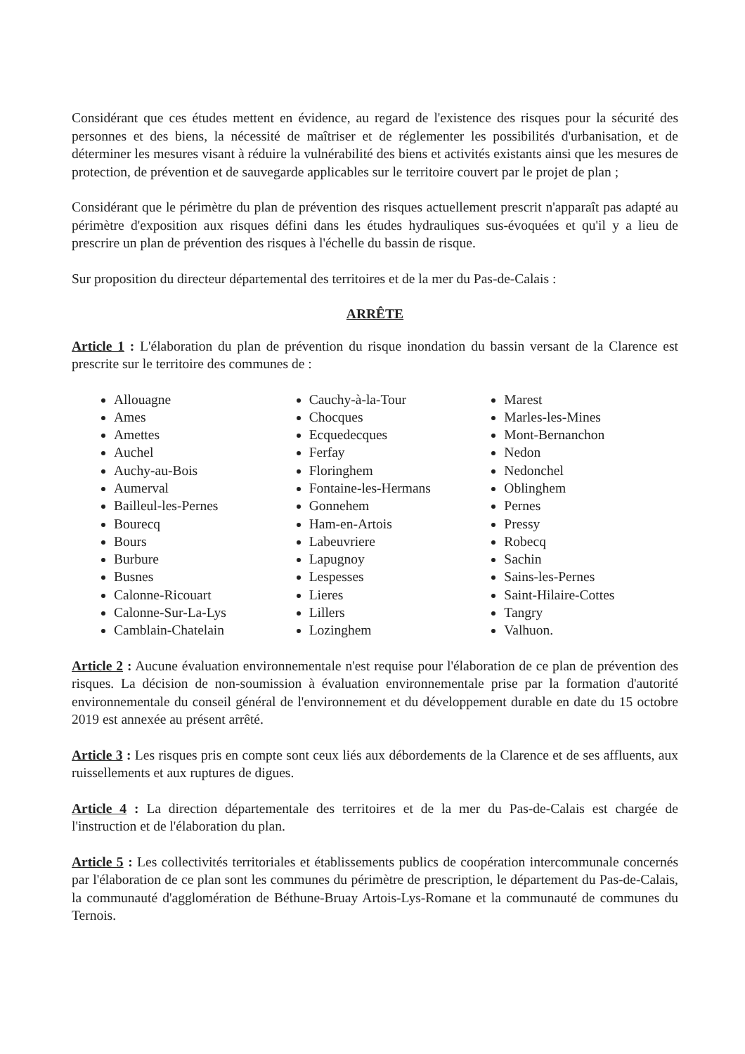Considérant que ces études mettent en évidence, au regard de l'existence des risques pour la sécurité des personnes et des biens, la nécessité de maîtriser et de réglementer les possibilités d'urbanisation, et de déterminer les mesures visant à réduire la vulnérabilité des biens et activités existants ainsi que les mesures de protection, de prévention et de sauvegarde applicables sur le territoire couvert par le projet de plan ;
Considérant que le périmètre du plan de prévention des risques actuellement prescrit n'apparaît pas adapté au périmètre d'exposition aux risques défini dans les études hydrauliques sus-évoquées et qu'il y a lieu de prescrire un plan de prévention des risques à l'échelle du bassin de risque.
Sur proposition du directeur départemental des territoires et de la mer du Pas-de-Calais :
ARRÊTE
Article 1 : L'élaboration du plan de prévention du risque inondation du bassin versant de la Clarence est prescrite sur le territoire des communes de :
Allouagne
Ames
Amettes
Auchel
Auchy-au-Bois
Aumerval
Bailleul-les-Pernes
Bourecq
Bours
Burbure
Busnes
Calonne-Ricouart
Calonne-Sur-La-Lys
Camblain-Chatelain
Cauchy-à-la-Tour
Chocques
Ecquedecques
Ferfay
Floringhem
Fontaine-les-Hermans
Gonnehem
Ham-en-Artois
Labeuvriere
Lapugnoy
Lespesses
Lieres
Lillers
Lozinghem
Marest
Marles-les-Mines
Mont-Bernanchon
Nedon
Nedonchel
Oblinghem
Pernes
Pressy
Robecq
Sachin
Sains-les-Pernes
Saint-Hilaire-Cottes
Tangry
Valhuon.
Article 2 : Aucune évaluation environnementale n'est requise pour l'élaboration de ce plan de prévention des risques. La décision de non-soumission à évaluation environnementale prise par la formation d'autorité environnementale du conseil général de l'environnement et du développement durable en date du 15 octobre 2019 est annexée au présent arrêté.
Article 3 : Les risques pris en compte sont ceux liés aux débordements de la Clarence et de ses affluents, aux ruissellements et aux ruptures de digues.
Article 4 : La direction départementale des territoires et de la mer du Pas-de-Calais est chargée de l'instruction et de l'élaboration du plan.
Article 5 : Les collectivités territoriales et établissements publics de coopération intercommunale concernés par l'élaboration de ce plan sont les communes du périmètre de prescription, le département du Pas-de-Calais, la communauté d'agglomération de Béthune-Bruay Artois-Lys-Romane et la communauté de communes du Ternois.